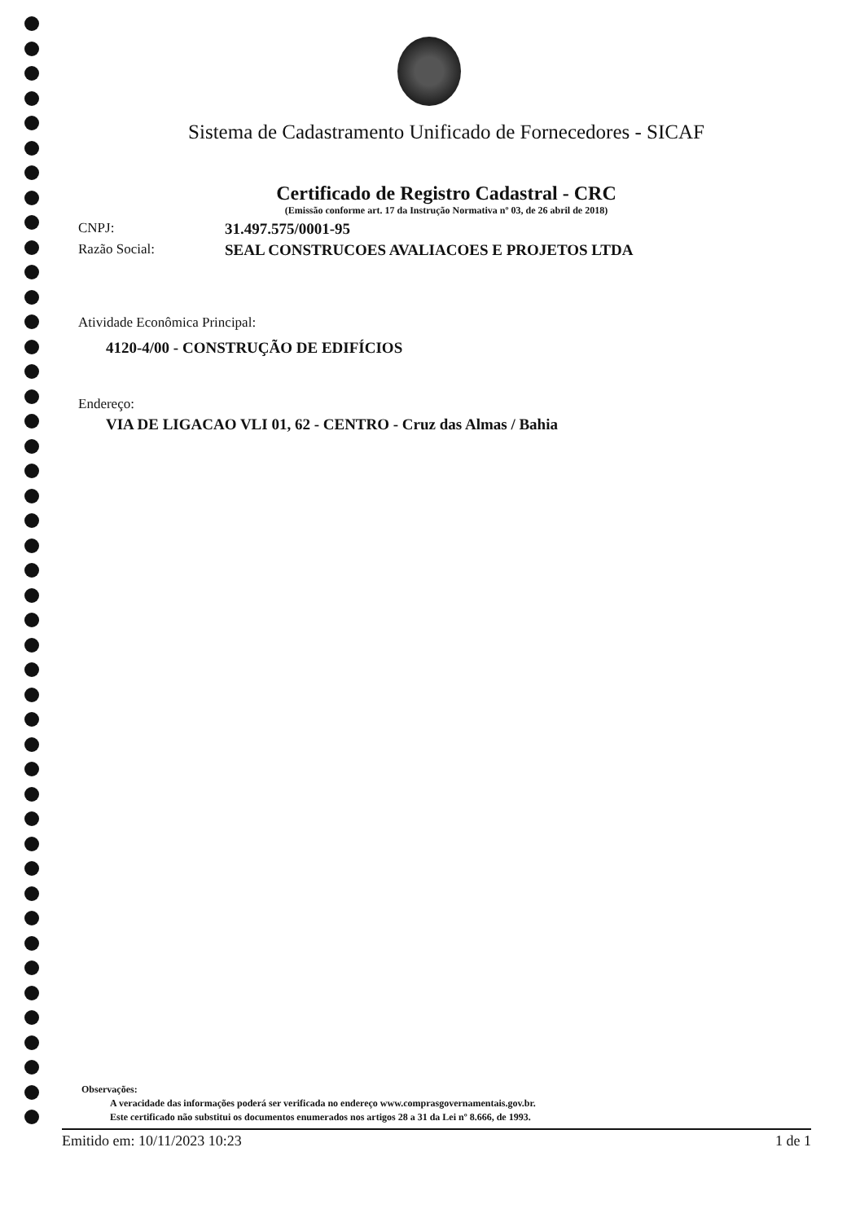Sistema de Cadastramento Unificado de Fornecedores - SICAF
Certificado de Registro Cadastral - CRC
(Emissão conforme art. 17 da Instrução Normativa nº 03, de 26 abril de 2018)
CNPJ: 31.497.575/0001-95
Razão Social: SEAL CONSTRUCOES AVALIACOES E PROJETOS LTDA
Atividade Econômica Principal:
4120-4/00 - CONSTRUÇÃO DE EDIFÍCIOS
Endereço:
VIA DE LIGACAO VLI 01, 62 - CENTRO - Cruz das Almas / Bahia
Observações:
A veracidade das informações poderá ser verificada no endereço www.comprasgovernamentais.gov.br.
Este certificado não substitui os documentos enumerados nos artigos 28 a 31 da Lei nº 8.666, de 1993.
Emitido em: 10/11/2023 10:23 1 de 1